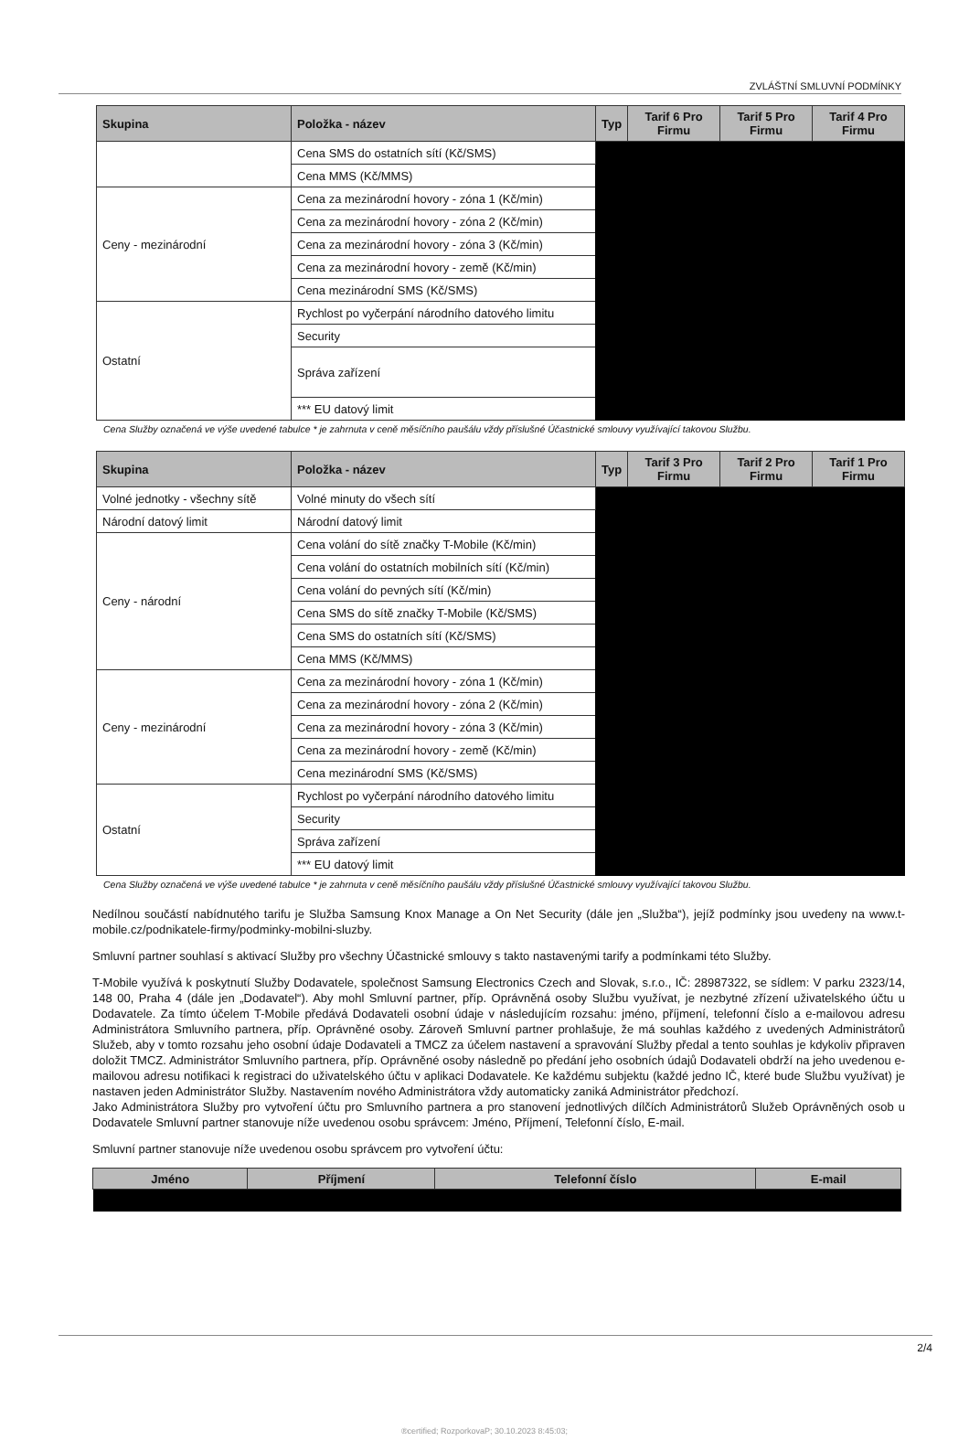ZVLÁŠTNÍ SMLUVNÍ PODMÍNKY
| Skupina | Položka - název | Typ | Tarif 6 Pro Firmu | Tarif 5 Pro Firmu | Tarif 4 Pro Firmu |
| --- | --- | --- | --- | --- | --- |
| | Cena SMS do ostatních sítí (Kč/SMS) | | | | |
| | Cena MMS (Kč/MMS) | | | | |
| Ceny - mezinárodní | Cena za mezinárodní hovory - zóna 1 (Kč/min) | | | | |
| | Cena za mezinárodní hovory - zóna 2 (Kč/min) | | | | |
| | Cena za mezinárodní hovory - zóna 3 (Kč/min) | | | | |
| | Cena za mezinárodní hovory - země (Kč/min) | | | | |
| | Cena mezinárodní SMS (Kč/SMS) | | | | |
| Ostatní | Rychlost po vyčerpání národního datového limitu | | | | |
| | Security | | | | |
| | Správa zařízení | | | | |
| | *** EU datový limit | | | | |
Cena Služby označená ve výše uvedené tabulce * je zahrnuta v ceně měsíčního paušálu vždy příslušné Účastnické smlouvy využívající takovou Službu.
| Skupina | Položka - název | Typ | Tarif 3 Pro Firmu | Tarif 2 Pro Firmu | Tarif 1 Pro Firmu |
| --- | --- | --- | --- | --- | --- |
| Volné jednotky - všechny sítě | Volné minuty do všech sítí | | | | |
| Národní datový limit | Národní datový limit | | | | |
| Ceny - národní | Cena volání do sítě značky T-Mobile (Kč/min) | | | | |
| | Cena volání do ostatních mobilních sítí (Kč/min) | | | | |
| | Cena volání do pevných sítí (Kč/min) | | | | |
| | Cena SMS do sítě značky T-Mobile (Kč/SMS) | | | | |
| | Cena SMS do ostatních sítí (Kč/SMS) | | | | |
| | Cena MMS (Kč/MMS) | | | | |
| Ceny - mezinárodní | Cena za mezinárodní hovory - zóna 1 (Kč/min) | | | | |
| | Cena za mezinárodní hovory - zóna 2 (Kč/min) | | | | |
| | Cena za mezinárodní hovory - zóna 3 (Kč/min) | | | | |
| | Cena za mezinárodní hovory - země (Kč/min) | | | | |
| | Cena mezinárodní SMS (Kč/SMS) | | | | |
| Ostatní | Rychlost po vyčerpání národního datového limitu | | | | |
| | Security | | | | |
| | Správa zařízení | | | | |
| | *** EU datový limit | | | | |
Cena Služby označená ve výše uvedené tabulce * je zahrnuta v ceně měsíčního paušálu vždy příslušné Účastnické smlouvy využívající takovou Službu.
Nedílnou součástí nabídnutého tarifu je Služba Samsung Knox Manage a On Net Security (dále jen „Služba“), jejíž podmínky jsou uvedeny na www.t-mobile.cz/podnikatele-firmy/podminky-mobilni-sluzby.
Smluvní partner souhlasí s aktivací Služby pro všechny Účastnické smlouvy s takto nastavenými tarify a podmínkami této Služby.
T-Mobile využívá k poskytnutí Služby Dodavatele, společnost Samsung Electronics Czech and Slovak, s.r.o., IČ: 28987322, se sídlem: V parku 2323/14, 148 00, Praha 4 (dále jen „Dodavatel“). Aby mohl Smluvní partner, příp. Oprávněná osoby Službu využívat, je nezbytné zřízení uživatelského účtu u Dodavatele. Za tímto účelem T-Mobile předává Dodavateli osobní údaje v následujícím rozsahu: jméno, příjmení, telefonní číslo a e-mailovou adresu Administrátora Smluvního partnera, příp. Oprávněné osoby. Zároveň Smluvní partner prohlašuje, že má souhlas každého z uvedených Administrátorů Služeb, aby v tomto rozsahu jeho osobní údaje Dodavateli a TMCZ za účelem nastavení a spravování Služby předal a tento souhlas je kdykoliv připraven doložit TMCZ. Administrátor Smluvního partnera, příp. Oprávněné osoby následně po předání jeho osobních údajů Dodavateli obdrží na jeho uvedenou e-mailovou adresu notifikaci k registraci do uživatelského účtu v aplikaci Dodavatele. Ke každému subjektu (každé jedno IČ, které bude Službu využívat) je nastaven jeden Administrátor Služby. Nastavením nového Administrátora vždy automaticky zaniká Administrátor předchozí.
Jako Administrátora Služby pro vytvoření účtu pro Smluvního partnera a pro stanovení jednotlivých dílčích Administrátorů Služeb Oprávněných osob u Dodavatele Smluvní partner stanovuje níže uvedenou osobu správcem: Jméno, Příjmení, Telefonní číslo, E-mail.
Smluvní partner stanovuje níže uvedenou osobu správcem pro vytvoření účtu:
| Jméno | Příjmení | Telefonní číslo | E-mail |
| --- | --- | --- | --- |
2/4
®certified; RozporkovaP; 30.10.2023 8:45:03;